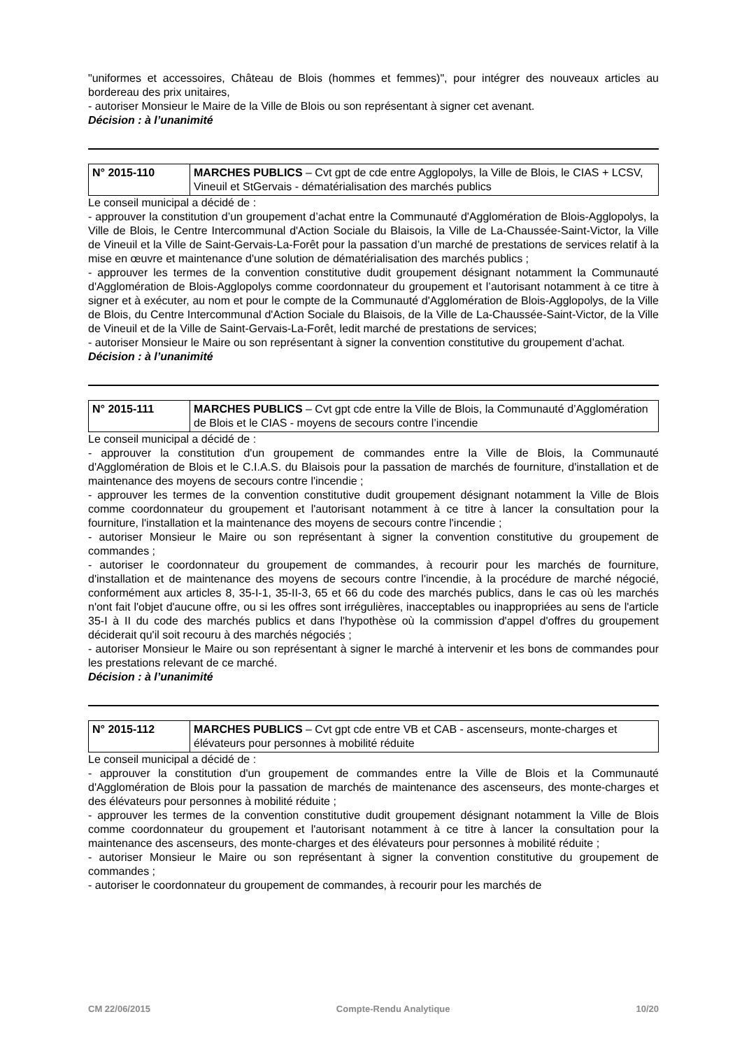"uniformes et accessoires, Château de Blois (hommes et femmes)", pour intégrer des nouveaux articles au bordereau des prix unitaires,
- autoriser Monsieur le Maire de la Ville de Blois ou son représentant à signer cet avenant.
Décision : à l’unanimité
| N° 2015-110 | MARCHES PUBLICS – Cvt gpt de cde entre Agglopolys, la Ville de Blois, le CIAS + LCSV, Vineuil et StGervais - dématérialisation des marchés publics |
Le conseil municipal a décidé de :
- approuver la constitution d’un groupement d’achat entre la Communauté d'Agglomération de Blois-Agglopolys, la Ville de Blois, le Centre Intercommunal d'Action Sociale du Blaisois, la Ville de La-Chaussée-Saint-Victor, la Ville de Vineuil et la Ville de Saint-Gervais-La-Forêt pour la passation d’un marché de prestations de services relatif à la mise en œuvre et maintenance d'une solution de dématérialisation des marchés publics ;
- approuver les termes de la convention constitutive dudit groupement désignant notamment la Communauté d'Agglomération de Blois-Agglopolys comme coordonnateur du groupement et l’autorisant notamment à ce titre à signer et à exécuter, au nom et pour le compte de la Communauté d'Agglomération de Blois-Agglopolys, de la Ville de Blois, du Centre Intercommunal d'Action Sociale du Blaisois, de la Ville de La-Chaussée-Saint-Victor, de la Ville de Vineuil et de la Ville de Saint-Gervais-La-Forêt, ledit marché de prestations de services;
- autoriser Monsieur le Maire ou son représentant à signer la convention constitutive du groupement d’achat.
Décision : à l’unanimité
| N° 2015-111 | MARCHES PUBLICS – Cvt gpt cde entre la Ville de Blois, la Communauté d’Agglomération de Blois et le CIAS - moyens de secours contre l’incendie |
Le conseil municipal a décidé de :
- approuver la constitution d'un groupement de commandes entre la Ville de Blois, la Communauté d'Agglomération de Blois et le C.I.A.S. du Blaisois pour la passation de marchés de fourniture, d'installation et de maintenance des moyens de secours contre l'incendie ;
- approuver les termes de la convention constitutive dudit groupement désignant notamment la Ville de Blois comme coordonnateur du groupement et l'autorisant notamment à ce titre à lancer la consultation pour la fourniture, l'installation et la maintenance des moyens de secours contre l'incendie ;
- autoriser Monsieur le Maire ou son représentant à signer la convention constitutive du groupement de commandes ;
- autoriser le coordonnateur du groupement de commandes, à recourir pour les marchés de fourniture, d'installation et de maintenance des moyens de secours contre l'incendie, à la procédure de marché négocié, conformément aux articles 8, 35-I-1, 35-II-3, 65 et 66 du code des marchés publics, dans le cas où les marchés n'ont fait l'objet d'aucune offre, ou si les offres sont irrégulières, inacceptables ou inappropriées au sens de l'article 35-I à II du code des marchés publics et dans l'hypothèse où la commission d'appel d'offres du groupement déciderait qu'il soit recouru à des marchés négociés ;
- autoriser Monsieur le Maire ou son représentant à signer le marché à intervenir et les bons de commandes pour les prestations relevant de ce marché.
Décision : à l’unanimité
| N° 2015-112 | MARCHES PUBLICS – Cvt gpt cde entre VB et CAB - ascenseurs, monte-charges et élévateurs pour personnes à mobilité réduite |
Le conseil municipal a décidé de :
- approuver la constitution d'un groupement de commandes entre la Ville de Blois et la Communauté d'Agglomération de Blois pour la passation de marchés de maintenance des ascenseurs, des monte-charges et des élévateurs pour personnes à mobilité réduite ;
- approuver les termes de la convention constitutive dudit groupement désignant notamment la Ville de Blois comme coordonnateur du groupement et l'autorisant notamment à ce titre à lancer la consultation pour la maintenance des ascenseurs, des monte-charges et des élévateurs pour personnes à mobilité réduite ;
- autoriser Monsieur le Maire ou son représentant à signer la convention constitutive du groupement de commandes ;
- autoriser le coordonnateur du groupement de commandes, à recourir pour les marchés de
CM 22/06/2015 Compte-Rendu Analytique 10/20